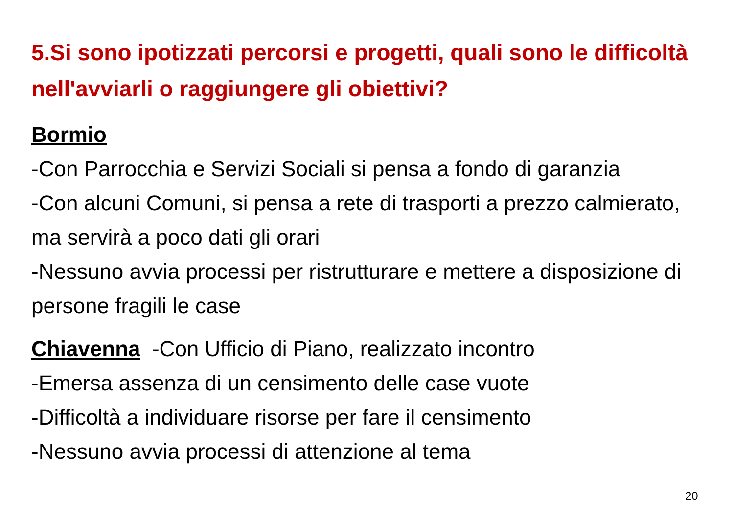5.Si sono ipotizzati percorsi e progetti, quali sono le difficoltà nell'avviarli o raggiungere gli obiettivi?
Bormio
-Con Parrocchia e Servizi Sociali si pensa a fondo di garanzia
-Con alcuni Comuni, si pensa a rete di trasporti a prezzo calmierato, ma servirà a poco dati gli orari
-Nessuno avvia processi per ristrutturare e mettere a disposizione di persone fragili le case
Chiavenna -Con Ufficio di Piano, realizzato incontro
-Emersa assenza di un censimento delle case vuote
-Difficoltà a individuare risorse per fare il censimento
-Nessuno avvia processi di attenzione al tema
20